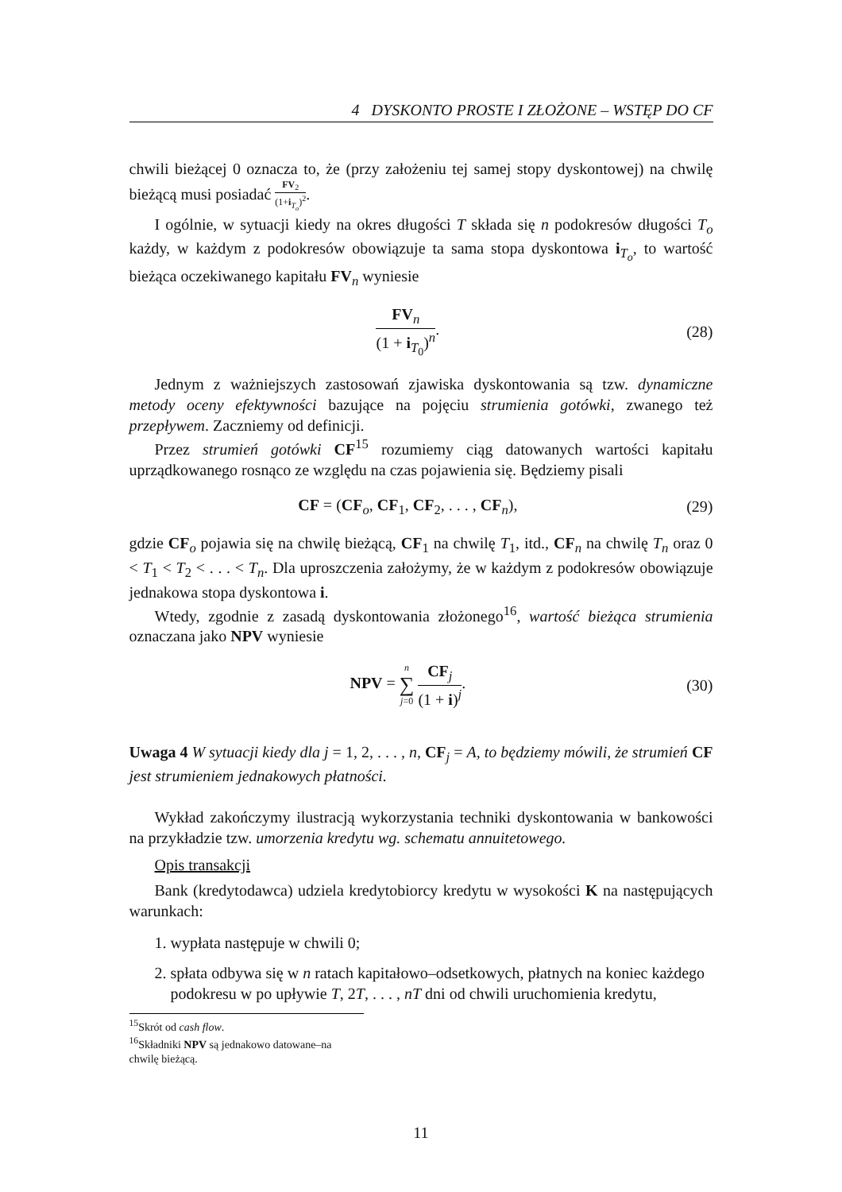4 DYSKONTO PROSTE I ZŁOŻONE – WSTĘP DO CF
chwili bieżącej 0 oznacza to, że (przy założeniu tej samej stopy dyskontowej) na chwilę bieżącą musi posiadać FV<sub>2</sub> (1+i<sub>T<sub>o</sub></sub>)<sup>2</sup>.
I ogólnie, w sytuacji kiedy na okres długości T składa się n podokresów długości T<sub>o</sub> każdy, w każdym z podokresów obowiązuje ta sama stopa dyskontowa i<sub>T<sub>o</sub></sub>, to wartość bieżąca oczekiwanego kapitału FV<sub>n</sub> wyniesie
FV<sub>n</sub> (1 + i<sub>T<sub>0</sub></sub>)<sup>n</sup>. (28)
Jednym z ważniejszych zastosowań zjawiska dyskontowania są tzw. dynamiczne metody oceny efektywności bazujące na pojęciu strumienia gotówki, zwanego też przepływem. Zaczniemy od definicji.
Przez strumień gotówki CF<sup>15</sup> rozumiemy ciąg datowanych wartości kapitału uprządkowanego rosnąco ze względu na czas pojawienia się. Będziemy pisali
CF = (CF<sub>o</sub>, CF<sub>1</sub>, CF<sub>2</sub>, . . . , CF<sub>n</sub>),
(29)
gdzie CF<sub>o</sub> pojawia się na chwilę bieżącą, CF<sub>1</sub> na chwilę T<sub>1</sub>, itd., CF<sub>n</sub> na chwilę T<sub>n</sub> oraz 0 < T<sub>1</sub> < T<sub>2</sub> < . . . < T<sub>n</sub>. Dla uproszczenia założymy, że w każdym z podokresów obowiązuje jednakowa stopa dyskontowa i.
Wtedy, zgodnie z zasadą dyskontowania złożonego<sup>16</sup>, wartość bieżąca strumienia oznaczana jako NPV wyniesie
NPV = n ∑ j=0 CF<sub>j</sub> (1 + i)<sup>j</sup>. (30)
Uwaga 4 W sytuacji kiedy dla j = 1, 2, . . . , n, CF<sub>j</sub> = A, to będziemy mówili, że strumień CF jest strumieniem jednakowych płatności.
Wykład zakończymy ilustracją wykorzystania techniki dyskontowania w bankowości na przykładzie tzw. umorzenia kredytu wg. schematu annuitetowego.
Opis transakcji
Bank (kredytodawca) udziela kredytobiorcy kredytu w wysokości K na następujących warunkach:
1. wypłata następuje w chwili 0;
2. spłata odbywa się w n ratach kapitałowo–odsetkowych, płatnych na koniec każdego podokresu w po upływie T, 2T, . . . , nT dni od chwili uruchomienia kredytu,
<sup>15</sup> Skrót od cash flow.
<sup>16</sup> Składniki NPV są jednakowo datowane–na chwilę bieżącą.
11